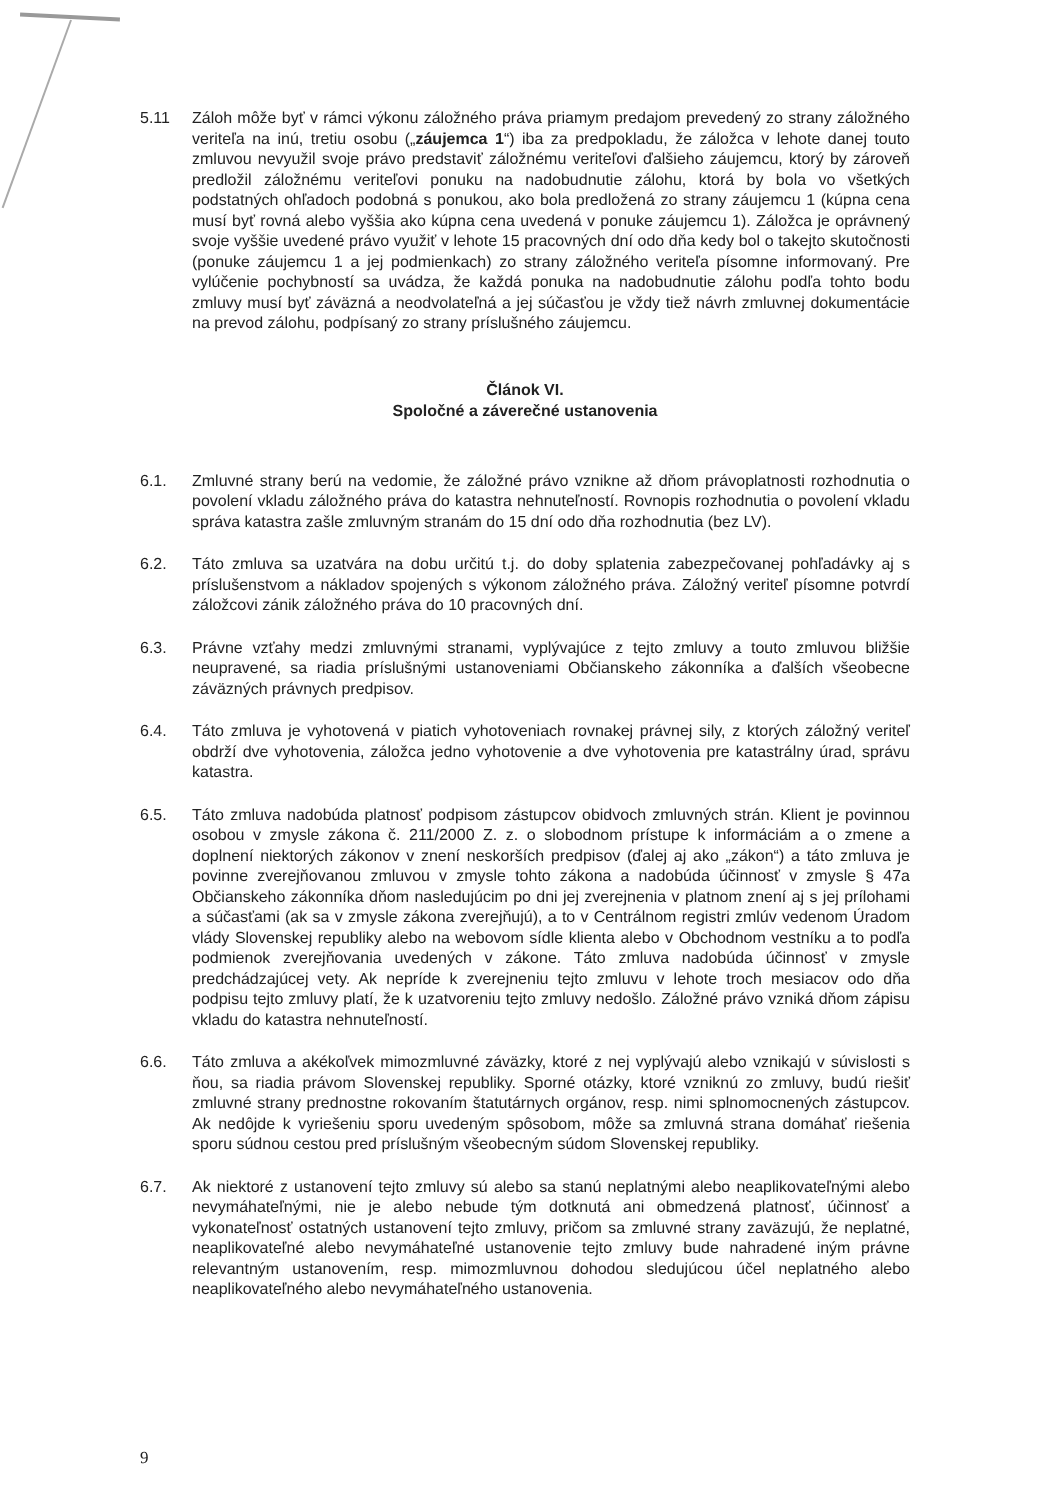5.11 Záloh môže byť v rámci výkonu záložného práva priamym predajom prevedený zo strany záložného veriteľa na inú, tretiu osobu („záujemca 1“) iba za predpokladu, že záložca v lehote danej touto zmluvou nevyužil svoje právo predstaviť záložnému veriteľovi ďalšieho záujemcu, ktorý by zároveň predložil záložnému veriteľovi ponuku na nadobudnutie zálohu, ktorá by bola vo všetkých podstatných ohľadoch podobná s ponukou, ako bola predložená zo strany záujemcu 1 (kúpna cena musí byť rovná alebo vyššia ako kúpna cena uvedená v ponuke záujemcu 1). Záložca je oprávnený svoje vyššie uvedené právo využiť v lehote 15 pracovných dní odo dňa kedy bol o takejto skutočnosti (ponuke záujemcu 1 a jej podmienkach) zo strany záložného veriteľa písomne informovaný. Pre vylúčenie pochybností sa uvádza, že každá ponuka na nadobudnutie zálohu podľa tohto bodu zmluvy musí byť záväzná a neodvolateľná a jej súčasťou je vždy tiež návrh zmluvnej dokumentácie na prevod zálohu, podpísaný zo strany príslušného záujemcu.
Článok VI.
Spoločné a záverečné ustanovenia
6.1. Zmluvné strany berú na vedomie, že záložné právo vznikne až dňom právoplatnosti rozhodnutia o povolení vkladu záložného práva do katastra nehnuteľností. Rovnopis rozhodnutia o povolení vkladu správa katastra zašle zmluvným stranám do 15 dní odo dňa rozhodnutia (bez LV).
6.2. Táto zmluva sa uzatvára na dobu určitú t.j. do doby splatenia zabezpečovanej pohľadávky aj s príslušenstvom a nákladov spojených s výkonom záložného práva. Záložný veriteľ písomne potvrdí záložcovi zánik záložného práva do 10 pracovných dní.
6.3. Právne vzťahy medzi zmluvnými stranami, vyplývajúce z tejto zmluvy a touto zmluvou bližšie neupravené, sa riadia príslušnými ustanoveniami Občianskeho zákonníka a ďalších všeobecne záväzných právnych predpisov.
6.4. Táto zmluva je vyhotovená v piatich vyhotoveniach rovnakej právnej sily, z ktorých záložný veriteľ obdrží dve vyhotovenia, záložca jedno vyhotovenie a dve vyhotovenia pre katastrálny úrad, správu katastra.
6.5. Táto zmluva nadobúda platnosť podpisom zástupcov obidvoch zmluvných strán. Klient je povinnou osobou v zmysle zákona č. 211/2000 Z. z. o slobodnom prístupe k informáciám a o zmene a doplnení niektorých zákonov v znení neskorších predpisov (ďalej aj ako „zákon“) a táto zmluva je povinne zverejňovanou zmluvou v zmysle tohto zákona a nadobúda účinnosť v zmysle § 47a Občianskeho zákonníka dňom nasledujúcim po dni jej zverejnenia v platnom znení aj s jej prílohami a súčasťami (ak sa v zmysle zákona zverejňujú), a to v Centrálnom registri zmlúv vedenom Úradom vlády Slovenskej republiky alebo na webovom sídle klienta alebo v Obchodnom vestníku a to podľa podmienok zverejňovania uvedených v zákone. Táto zmluva nadobúda účinnosť v zmysle predchádzajúcej vety. Ak nepríde k zverejneniu tejto zmluvu v lehote troch mesiacov odo dňa podpisu tejto zmluvy platí, že k uzatvoreniu tejto zmluvy nedošlo. Záložné právo vzniká dňom zápisu vkladu do katastra nehnuteľností.
6.6. Táto zmluva a akékoľvek mimozmluvné záväzky, ktoré z nej vyplývajú alebo vznikajú v súvislosti s ňou, sa riadia právom Slovenskej republiky. Sporné otázky, ktoré vzniknú zo zmluvy, budú riešiť zmluvné strany prednostne rokovaním štatutárnych orgánov, resp. nimi splnomocnených zástupcov. Ak nedôjde k vyriešeniu sporu uvedeným spôsobom, môže sa zmluvná strana domáhať riešenia sporu súdnou cestou pred príslušným všeobecným súdom Slovenskej republiky.
6.7. Ak niektoré z ustanovení tejto zmluvy sú alebo sa stanú neplatnými alebo neaplikovateľnými alebo nevymáhateľnými, nie je alebo nebude tým dotknutá ani obmedzená platnosť, účinnosť a vykonateľnosť ostatných ustanovení tejto zmluvy, pričom sa zmluvné strany zaväzujú, že neplatné, neaplikovateľné alebo nevymáhateľné ustanovenie tejto zmluvy bude nahradené iným právne relevantným ustanovením, resp. mimozmluvnou dohodou sledujúcou účel neplatného alebo neaplikovateľného alebo nevymáhateľného ustanovenia.
9